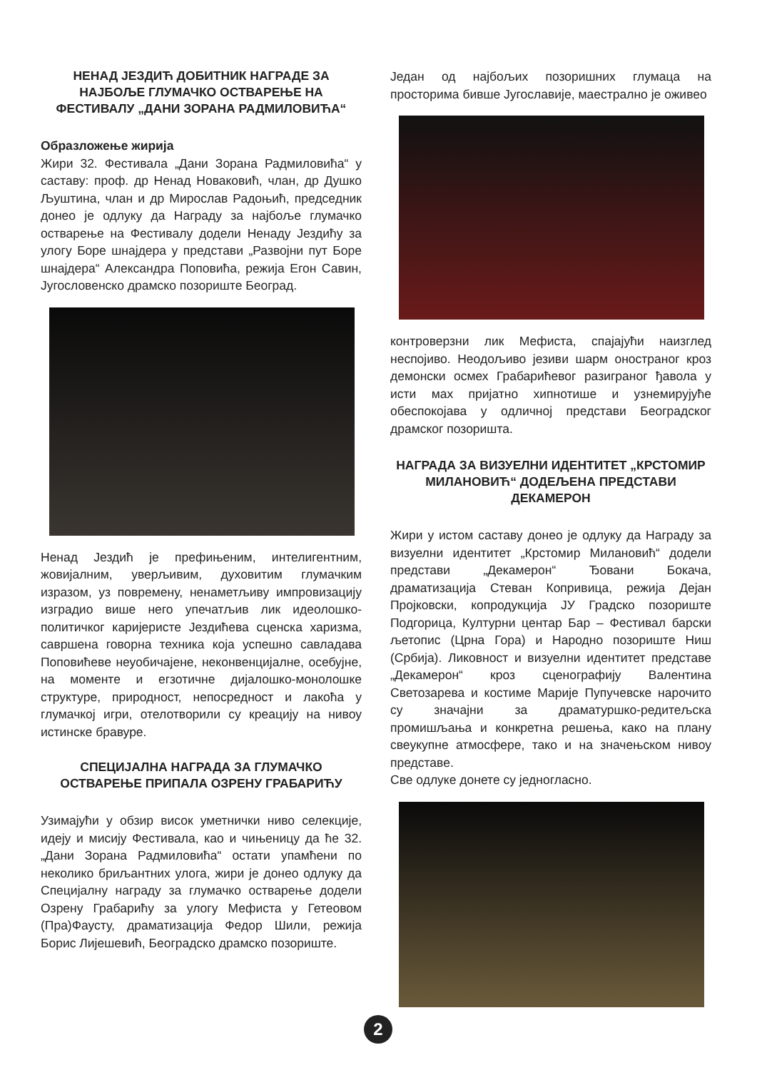НЕНАД ЈЕЗДИЋ ДОБИТНИК НАГРАДЕ ЗА НАЈБОЉЕ ГЛУМАЧКО ОСТВАРЕЊЕ НА ФЕСТИВАЛУ „ДАНИ ЗОРАНА РАДМИЛОВИЋА“
Образложење жирија
Жири 32. Фестивала „Дани Зорана Радмиловића“ у саставу: проф. др Ненад Новаковић, члан, др Душко Љуштина, члан и др Мирослав Радоњић, председник донео је одлуку да Награду за најбоље глумачко остварење на Фестивалу додели Ненаду Јездићу за улогу Боре шнајдера у представи „Развојни пут Боре шнајдера“ Александра Поповића, режија Егон Савин, Југословенско драмско позориште Београд.
Ненад Јездић је префињеним, интелигентним, жовијалним, уверљивим, духовитим глумачким изразом, уз повремену, ненаметљиву импровизацију изградио више него упечатљив лик идеолошко-политичког каријеристе Јездићева сценска харизма, савршена говорна техника која успешно савладава Поповићеве неуобичајене, неконвенцијалне, осебујне, на моменте и егзотичне дијалошко-монолошке структуре, природност, непосредност и лакоћа у глумачкој игри, отелотворили су креацију на нивоу истинске бравуре.
СПЕЦИЈАЛНА НАГРАДА ЗА ГЛУМАЧКО ОСТВАРЕЊЕ ПРИПАЛА ОЗРЕНУ ГРАБАРИЋУ
Узимајући у обзир висок уметнички ниво селекције, идеју и мисију Фестивала, као и чињеницу да ће 32. „Дани Зорана Радмиловића“ остати упамћени по неколико бриљантних улога, жири је донео одлуку да Специјалну награду за глумачко остварење додели Озрену Грабарићу за улогу Мефиста у Гетеовом (Пра)Фаусту, драматизација Федор Шили, режија Борис Лијешевић, Београдско драмско позориште.
Један од најбољих позоришних глумаца на просторима бивше Југославије, маестрално је оживео
контроверзни лик Мефиста, спајајући наизглед неспојиво. Неодољиво језиви шарм оностраног кроз демонски осмех Грабарићевог разиграног ђавола у исти мах пријатно хипнотише и узнемирујуће обеспокојава у одличној представи Београдског драмског позоришта.
НАГРАДА ЗА ВИЗУЕЛНИ ИДЕНТИТЕТ „КРСТОМИР МИЛАНОВИЋ“ ДОДЕЉЕНА ПРЕДСТАВИ ДЕКАМЕРОН
Жири у истом саставу донео је одлуку да Награду за визуелни идентитет „Крстомир Милановић“ додели представи „Декамерон“ Ђовани Бокача, драматизација Стеван Копривица, режија Дејан Пројковски, копродукција ЈУ Градско позориште Подгорица, Културни центар Бар – Фестивал барски љетопис (Црна Гора) и Народно позориште Ниш (Србија). Ликовност и визуелни идентитет представе „Декамерон“ кроз сценографију Валентина Светозарева и костиме Марије Пупучевске нарочито су значајни за драматуршко-редитељска промишљања и конкретна решења, како на плану свеукупне атмосфере, тако и на значењском нивоу представе.
Све одлуке донете су једногласно.
2